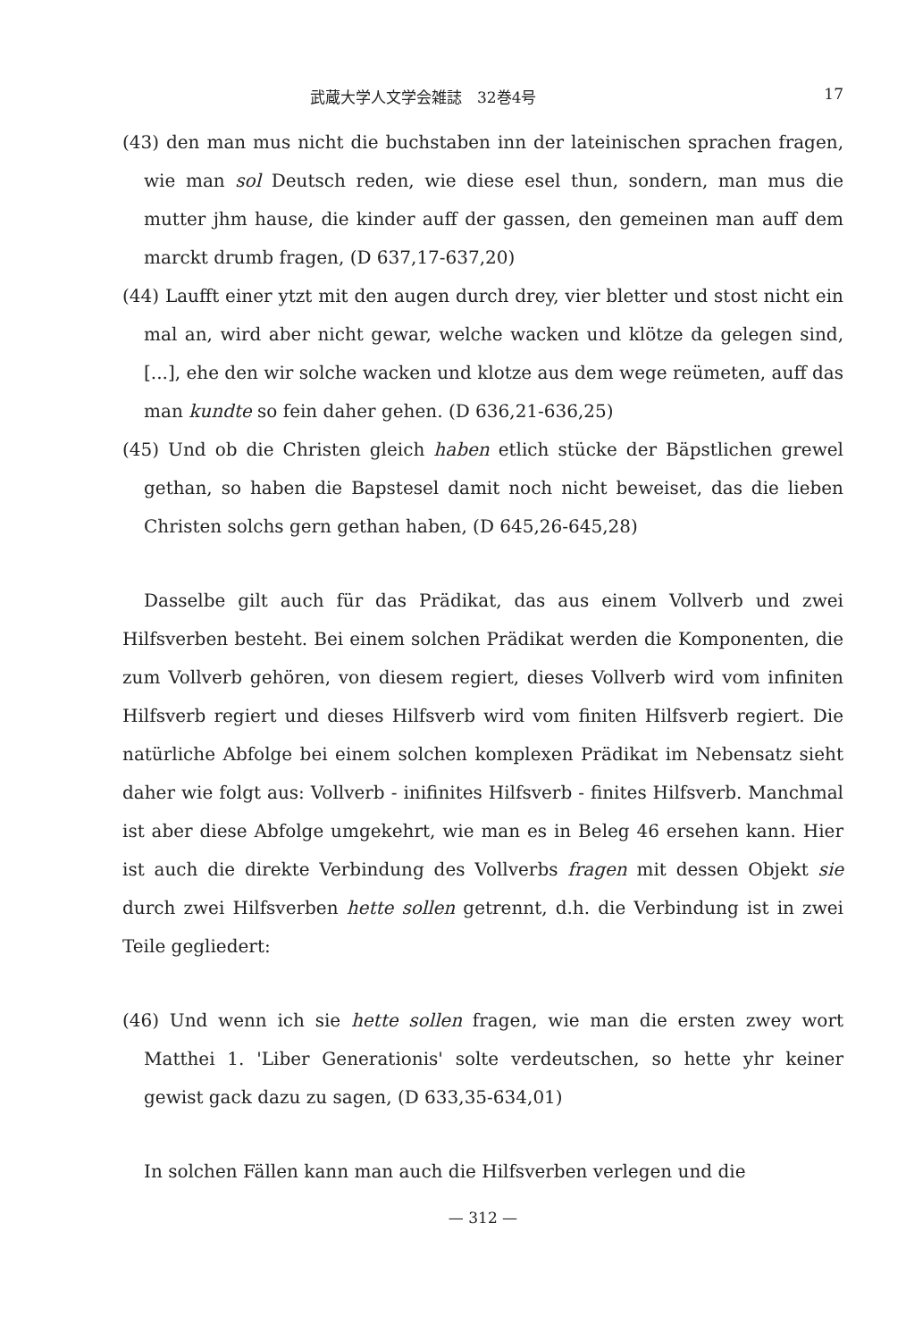武蔵大学人文学会雑誌　32巻4号 17
(43) den man mus nicht die buchstaben inn der lateinischen sprachen fragen, wie man sol Deutsch reden, wie diese esel thun, sondern, man mus die mutter jhm hause, die kinder auff der gassen, den gemeinen man auff dem marckt drumb fragen, (D 637,17-637,20)
(44) Laufft einer ytzt mit den augen durch drey, vier bletter und stost nicht ein mal an, wird aber nicht gewar, welche wacken und klötze da gelegen sind, [...], ehe den wir solche wacken und klotze aus dem wege reümeten, auff das man kundte so fein daher gehen. (D 636,21-636,25)
(45) Und ob die Christen gleich haben etlich stücke der Bäpstlichen grewel gethan, so haben die Bapstesel damit noch nicht beweiset, das die lieben Christen solchs gern gethan haben, (D 645,26-645,28)
Dasselbe gilt auch für das Prädikat, das aus einem Vollverb und zwei Hilfsverben besteht. Bei einem solchen Prädikat werden die Komponenten, die zum Vollverb gehören, von diesem regiert, dieses Vollverb wird vom infiniten Hilfsverb regiert und dieses Hilfsverb wird vom finiten Hilfsverb regiert. Die natürliche Abfolge bei einem solchen komplexen Prädikat im Nebensatz sieht daher wie folgt aus: Vollverb - inifinites Hilfsverb - finites Hilfsverb. Manchmal ist aber diese Abfolge umgekehrt, wie man es in Beleg 46 ersehen kann. Hier ist auch die direkte Verbindung des Vollverbs fragen mit dessen Objekt sie durch zwei Hilfsverben hette sollen getrennt, d.h. die Verbindung ist in zwei Teile gegliedert:
(46) Und wenn ich sie hette sollen fragen, wie man die ersten zwey wort Matthei 1. 'Liber Generationis' solte verdeutschen, so hette yhr keiner gewist gack dazu zu sagen, (D 633,35-634,01)
In solchen Fällen kann man auch die Hilfsverben verlegen und die
— 312 —